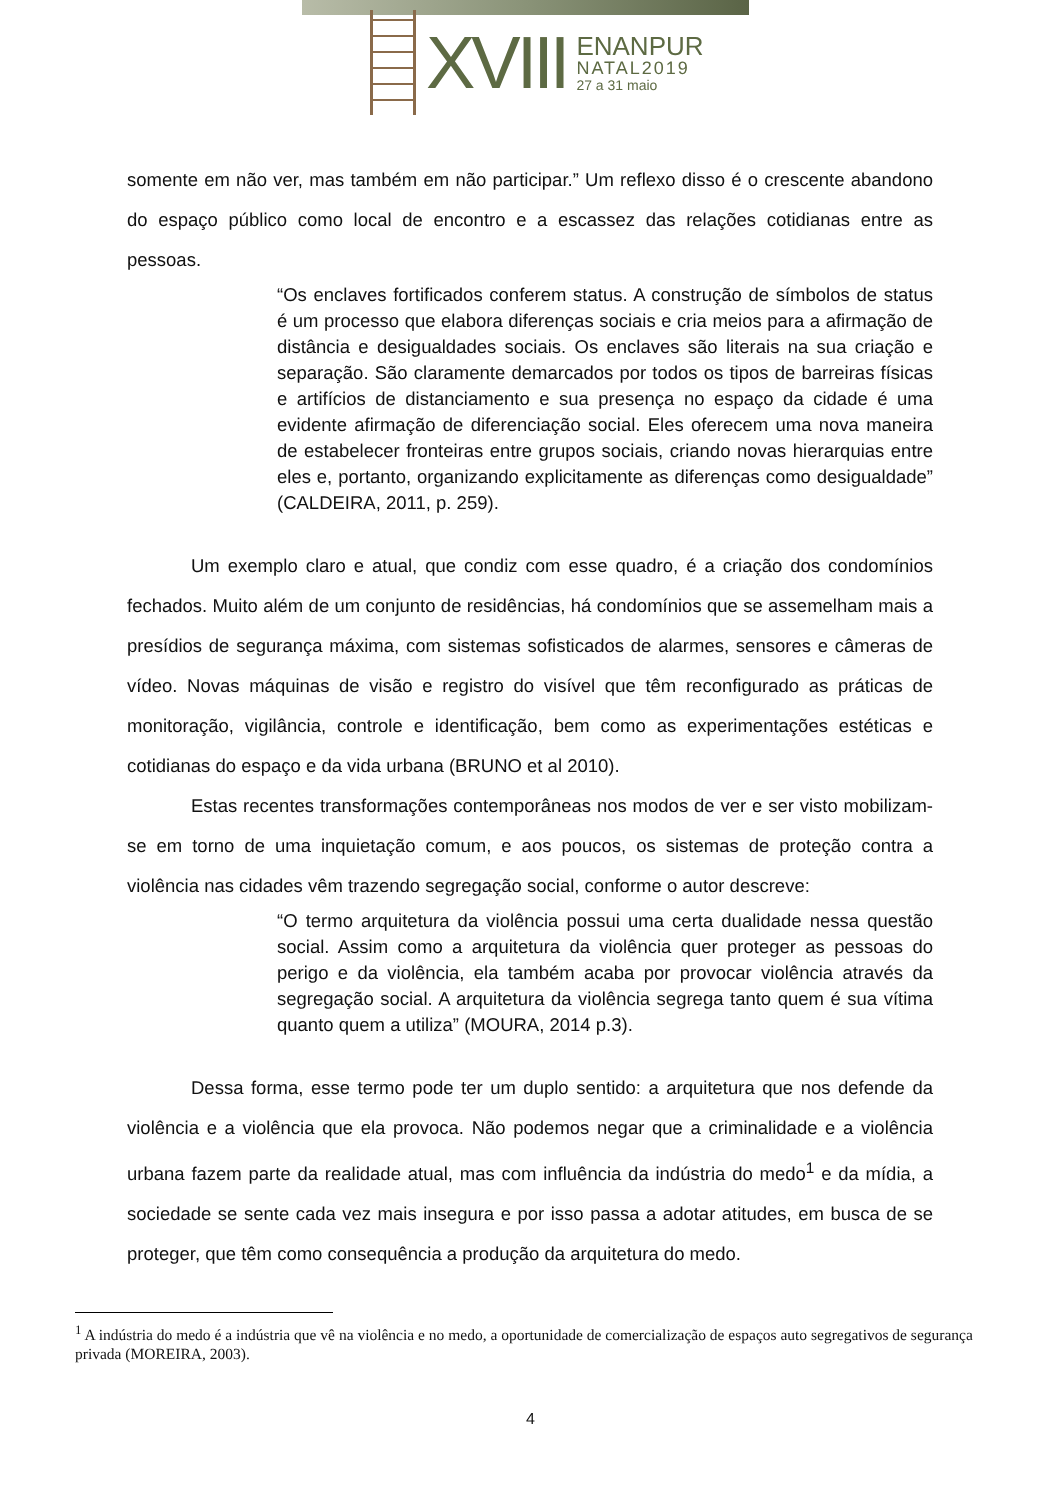XVIII
ENANPUR
NATAL2019
27 a 31 maio
somente em não ver, mas também em não participar.” Um reflexo disso é o crescente abandono do espaço público como local de encontro e a escassez das relações cotidianas entre as pessoas.
“Os enclaves fortificados conferem status. A construção de símbolos de status é um processo que elabora diferenças sociais e cria meios para a afirmação de distância e desigualdades sociais. Os enclaves são literais na sua criação e separação. São claramente demarcados por todos os tipos de barreiras físicas e artifícios de distanciamento e sua presença no espaço da cidade é uma evidente afirmação de diferenciação social. Eles oferecem uma nova maneira de estabelecer fronteiras entre grupos sociais, criando novas hierarquias entre eles e, portanto, organizando explicitamente as diferenças como desigualdade” (CALDEIRA, 2011, p. 259).
Um exemplo claro e atual, que condiz com esse quadro, é a criação dos condomínios fechados. Muito além de um conjunto de residências, há condomínios que se assemelham mais a presídios de segurança máxima, com sistemas sofisticados de alarmes, sensores e câmeras de vídeo. Novas máquinas de visão e registro do visível que têm reconfigurado as práticas de monitoração, vigilância, controle e identificação, bem como as experimentações estéticas e cotidianas do espaço e da vida urbana (BRUNO et al 2010).
Estas recentes transformações contemporâneas nos modos de ver e ser visto mobilizam-se em torno de uma inquietação comum, e aos poucos, os sistemas de proteção contra a violência nas cidades vêm trazendo segregação social, conforme o autor descreve:
“O termo arquitetura da violência possui uma certa dualidade nessa questão social. Assim como a arquitetura da violência quer proteger as pessoas do perigo e da violência, ela também acaba por provocar violência através da segregação social. A arquitetura da violência segrega tanto quem é sua vítima quanto quem a utiliza” (MOURA, 2014 p.3).
Dessa forma, esse termo pode ter um duplo sentido: a arquitetura que nos defende da violência e a violência que ela provoca. Não podemos negar que a criminalidade e a violência urbana fazem parte da realidade atual, mas com influência da indústria do medo<sup>1</sup> e da mídia, a sociedade se sente cada vez mais insegura e por isso passa a adotar atitudes, em busca de se proteger, que têm como consequência a produção da arquitetura do medo.
<sup>1</sup> A indústria do medo é a indústria que vê na violência e no medo, a oportunidade de comercialização de espaços auto segregativos de segurança privada (MOREIRA, 2003).
4